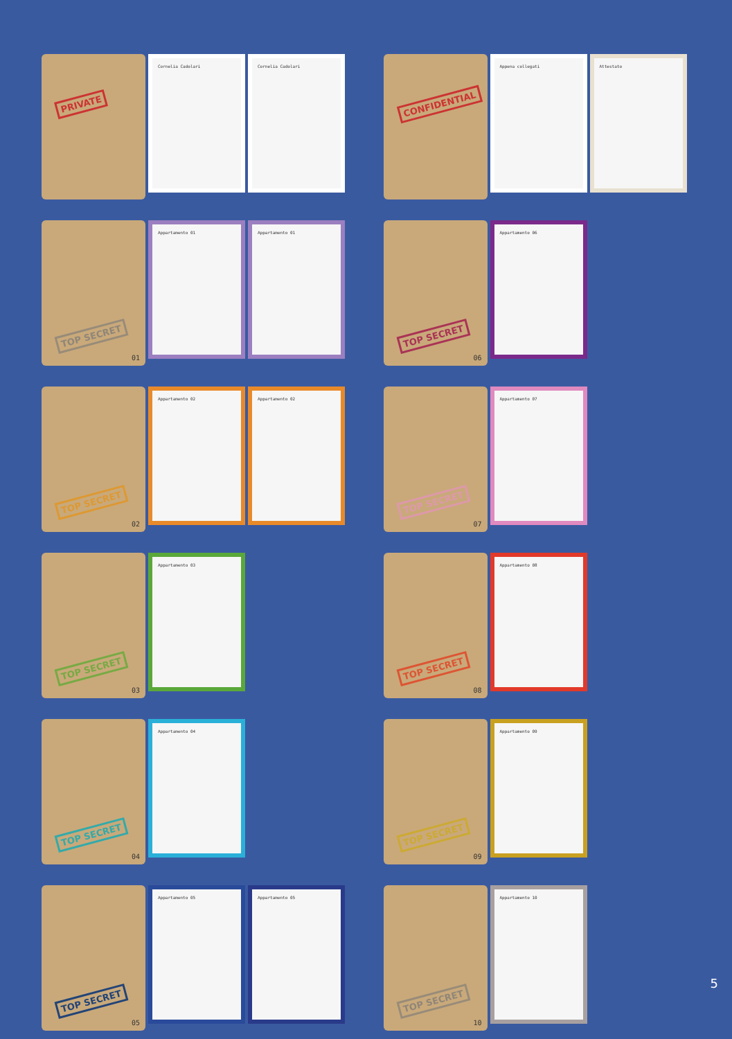PRIVATE
Cornelia Cadolari Cornelia Cadolari
CONFIDENTIAL
Appena collegati Attestato
TOP SECRET
01
Appartamento 01 Appartamento 01
TOP SECRET
06
Appartamento 06
TOP SECRET
02
Appartamento 02 Appartamento 02
TOP SECRET
07
Appartamento 07
TOP SECRET
03
Appartamento 03
TOP SECRET
08
Appartamento 08
TOP SECRET
04
Appartamento 04
TOP SECRET
09
Appartamento 09
TOP SECRET
05
Appartamento 05 Appartamento 05
TOP SECRET
10
Appartamento 10
5